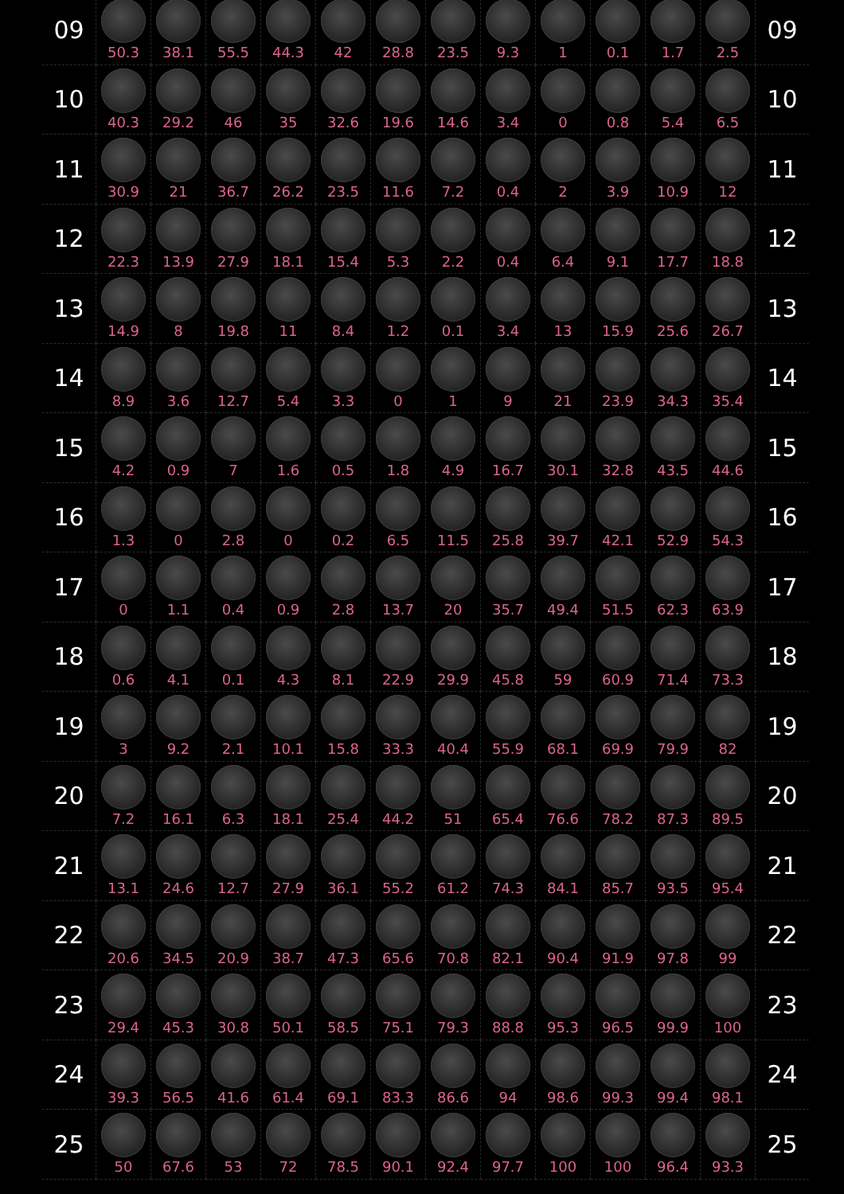| 09 | 50.3 | 38.1 | 55.5 | 44.3 | 42 | 28.8 | 23.5 | 9.3 | 1 | 0.1 | 1.7 | 2.5 | 09 |
| 10 | 40.3 | 29.2 | 46 | 35 | 32.6 | 19.6 | 14.6 | 3.4 | 0 | 0.8 | 5.4 | 6.5 | 10 |
| 11 | 30.9 | 21 | 36.7 | 26.2 | 23.5 | 11.6 | 7.2 | 0.4 | 2 | 3.9 | 10.9 | 12 | 11 |
| 12 | 22.3 | 13.9 | 27.9 | 18.1 | 15.4 | 5.3 | 2.2 | 0.4 | 6.4 | 9.1 | 17.7 | 18.8 | 12 |
| 13 | 14.9 | 8 | 19.8 | 11 | 8.4 | 1.2 | 0.1 | 3.4 | 13 | 15.9 | 25.6 | 26.7 | 13 |
| 14 | 8.9 | 3.6 | 12.7 | 5.4 | 3.3 | 0 | 1 | 9 | 21 | 23.9 | 34.3 | 35.4 | 14 |
| 15 | 4.2 | 0.9 | 7 | 1.6 | 0.5 | 1.8 | 4.9 | 16.7 | 30.1 | 32.8 | 43.5 | 44.6 | 15 |
| 16 | 1.3 | 0 | 2.8 | 0 | 0.2 | 6.5 | 11.5 | 25.8 | 39.7 | 42.1 | 52.9 | 54.3 | 16 |
| 17 | 0 | 1.1 | 0.4 | 0.9 | 2.8 | 13.7 | 20 | 35.7 | 49.4 | 51.5 | 62.3 | 63.9 | 17 |
| 18 | 0.6 | 4.1 | 0.1 | 4.3 | 8.1 | 22.9 | 29.9 | 45.8 | 59 | 60.9 | 71.4 | 73.3 | 18 |
| 19 | 3 | 9.2 | 2.1 | 10.1 | 15.8 | 33.3 | 40.4 | 55.9 | 68.1 | 69.9 | 79.9 | 82 | 19 |
| 20 | 7.2 | 16.1 | 6.3 | 18.1 | 25.4 | 44.2 | 51 | 65.4 | 76.6 | 78.2 | 87.3 | 89.5 | 20 |
| 21 | 13.1 | 24.6 | 12.7 | 27.9 | 36.1 | 55.2 | 61.2 | 74.3 | 84.1 | 85.7 | 93.5 | 95.4 | 21 |
| 22 | 20.6 | 34.5 | 20.9 | 38.7 | 47.3 | 65.6 | 70.8 | 82.1 | 90.4 | 91.9 | 97.8 | 99 | 22 |
| 23 | 29.4 | 45.3 | 30.8 | 50.1 | 58.5 | 75.1 | 79.3 | 88.8 | 95.3 | 96.5 | 99.9 | 100 | 23 |
| 24 | 39.3 | 56.5 | 41.6 | 61.4 | 69.1 | 83.3 | 86.6 | 94 | 98.6 | 99.3 | 99.4 | 98.1 | 24 |
| 25 | 50 | 67.6 | 53 | 72 | 78.5 | 90.1 | 92.4 | 97.7 | 100 | 100 | 96.4 | 93.3 | 25 |